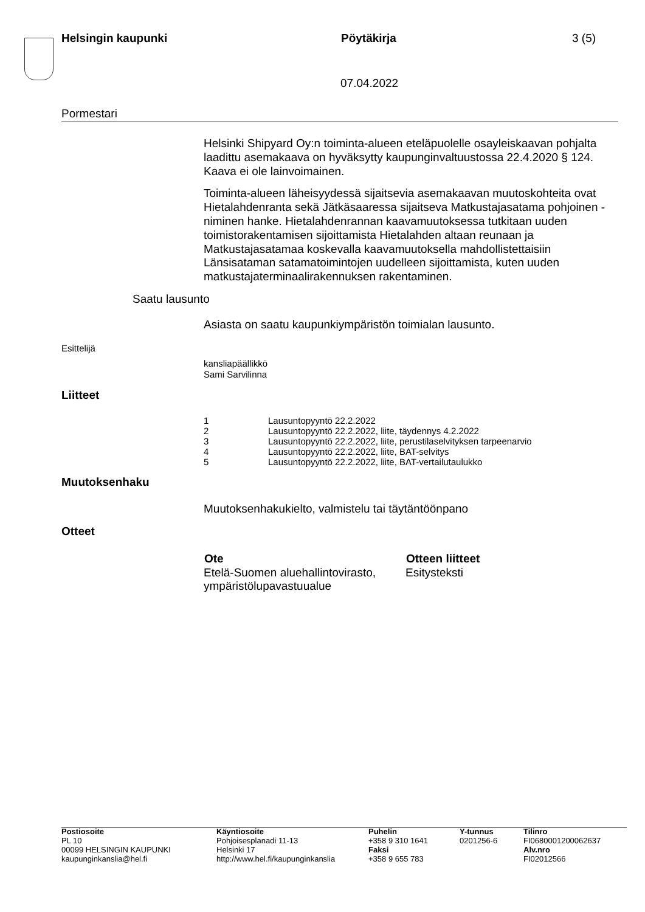Helsingin kaupunki Pöytäkirja 3 (5)
07.04.2022
Pormestari
Helsinki Shipyard Oy:n toiminta-alueen eteläpuolelle osayleiskaavan pohjalta laadittu asemakaava on hyväksytty kaupunginvaltuustossa 22.4.2020 § 124. Kaava ei ole lainvoimainen.
Toiminta-alueen läheisyydessä sijaitsevia asemakaavan muutoskohteita ovat Hietalahdenranta sekä Jätkäsaaressa sijaitseva Matkustajasatama pohjoinen -niminen hanke. Hietalahdenrannan kaavamuutoksessa tutkitaan uuden toimistorakentamisen sijoittamista Hietalahden altaan reunaan ja Matkustajasatamaa koskevalla kaavamuutoksella mahdollistettaisiin Länsisataman satamatoimintojen uudelleen sijoittamista, kuten uuden matkustajaterminaalirakennuksen rakentaminen.
Saatu lausunto
Asiasta on saatu kaupunkiympäristön toimialan lausunto.
Esittelijä
kansliapäällikkö
Sami Sarvilinna
Liitteet
| 1 | Lausuntopyyntö 22.2.2022 |
| 2 | Lausuntopyyntö 22.2.2022, liite, täydennys 4.2.2022 |
| 3 | Lausuntopyyntö 22.2.2022, liite, perustilaselvityksen tarpeenarvio |
| 4 | Lausuntopyyntö 22.2.2022, liite, BAT-selvitys |
| 5 | Lausuntopyyntö 22.2.2022, liite, BAT-vertailutaulukko |
Muutoksenhaku
Muutoksenhakukielto, valmistelu tai täytäntöönpano
Otteet
| Ote | Otteen liitteet |
| --- | --- |
| Etelä-Suomen aluehallintovirasto, ympäristölupavastuualue | Esitysteksti |
| Postiosoite PL 10 00099 HELSINGIN KAUPUNKI kaupunginkanslia@hel.fi | Käyntiosoite Pohjoisesplanadi 11-13 Helsinki 17 http://www.hel.fi/kaupunginkanslia | Puhelin +358 9 310 1641 Faksi +358 9 655 783 | Y-tunnus 0201256-6 | Tilinro FI0680001200062637 Alv.nro FI02012566 |